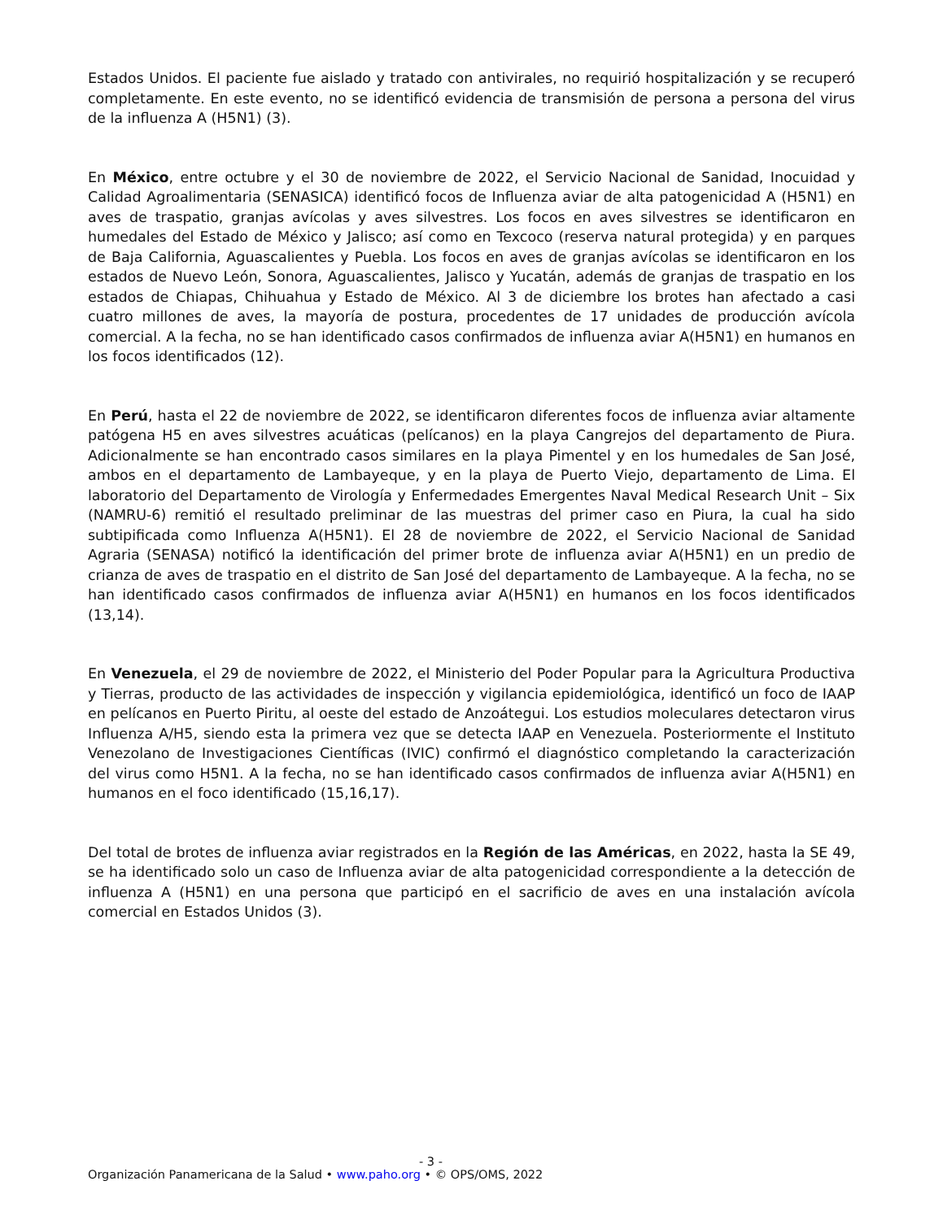Estados Unidos. El paciente fue aislado y tratado con antivirales, no requirió hospitalización y se recuperó completamente. En este evento, no se identificó evidencia de transmisión de persona a persona del virus de la influenza A (H5N1) (3).
En México, entre octubre y el 30 de noviembre de 2022, el Servicio Nacional de Sanidad, Inocuidad y Calidad Agroalimentaria (SENASICA) identificó focos de Influenza aviar de alta patogenicidad A (H5N1) en aves de traspatio, granjas avícolas y aves silvestres. Los focos en aves silvestres se identificaron en humedales del Estado de México y Jalisco; así como en Texcoco (reserva natural protegida) y en parques de Baja California, Aguascalientes y Puebla. Los focos en aves de granjas avícolas se identificaron en los estados de Nuevo León, Sonora, Aguascalientes, Jalisco y Yucatán, además de granjas de traspatio en los estados de Chiapas, Chihuahua y Estado de México. Al 3 de diciembre los brotes han afectado a casi cuatro millones de aves, la mayoría de postura, procedentes de 17 unidades de producción avícola comercial. A la fecha, no se han identificado casos confirmados de influenza aviar A(H5N1) en humanos en los focos identificados (12).
En Perú, hasta el 22 de noviembre de 2022, se identificaron diferentes focos de influenza aviar altamente patógena H5 en aves silvestres acuáticas (pelícanos) en la playa Cangrejos del departamento de Piura. Adicionalmente se han encontrado casos similares en la playa Pimentel y en los humedales de San José, ambos en el departamento de Lambayeque, y en la playa de Puerto Viejo, departamento de Lima. El laboratorio del Departamento de Virología y Enfermedades Emergentes Naval Medical Research Unit – Six (NAMRU-6) remitió el resultado preliminar de las muestras del primer caso en Piura, la cual ha sido subtipificada como Influenza A(H5N1). El 28 de noviembre de 2022, el Servicio Nacional de Sanidad Agraria (SENASA) notificó la identificación del primer brote de influenza aviar A(H5N1) en un predio de crianza de aves de traspatio en el distrito de San José del departamento de Lambayeque. A la fecha, no se han identificado casos confirmados de influenza aviar A(H5N1) en humanos en los focos identificados (13,14).
En Venezuela, el 29 de noviembre de 2022, el Ministerio del Poder Popular para la Agricultura Productiva y Tierras, producto de las actividades de inspección y vigilancia epidemiológica, identificó un foco de IAAP en pelícanos en Puerto Piritu, al oeste del estado de Anzoátegui. Los estudios moleculares detectaron virus Influenza A/H5, siendo esta la primera vez que se detecta IAAP en Venezuela. Posteriormente el Instituto Venezolano de Investigaciones Científicas (IVIC) confirmó el diagnóstico completando la caracterización del virus como H5N1. A la fecha, no se han identificado casos confirmados de influenza aviar A(H5N1) en humanos en el foco identificado (15,16,17).
Del total de brotes de influenza aviar registrados en la Región de las Américas, en 2022, hasta la SE 49, se ha identificado solo un caso de Influenza aviar de alta patogenicidad correspondiente a la detección de influenza A (H5N1) en una persona que participó en el sacrificio de aves en una instalación avícola comercial en Estados Unidos (3).
- 3 -
Organización Panamericana de la Salud • www.paho.org • © OPS/OMS, 2022